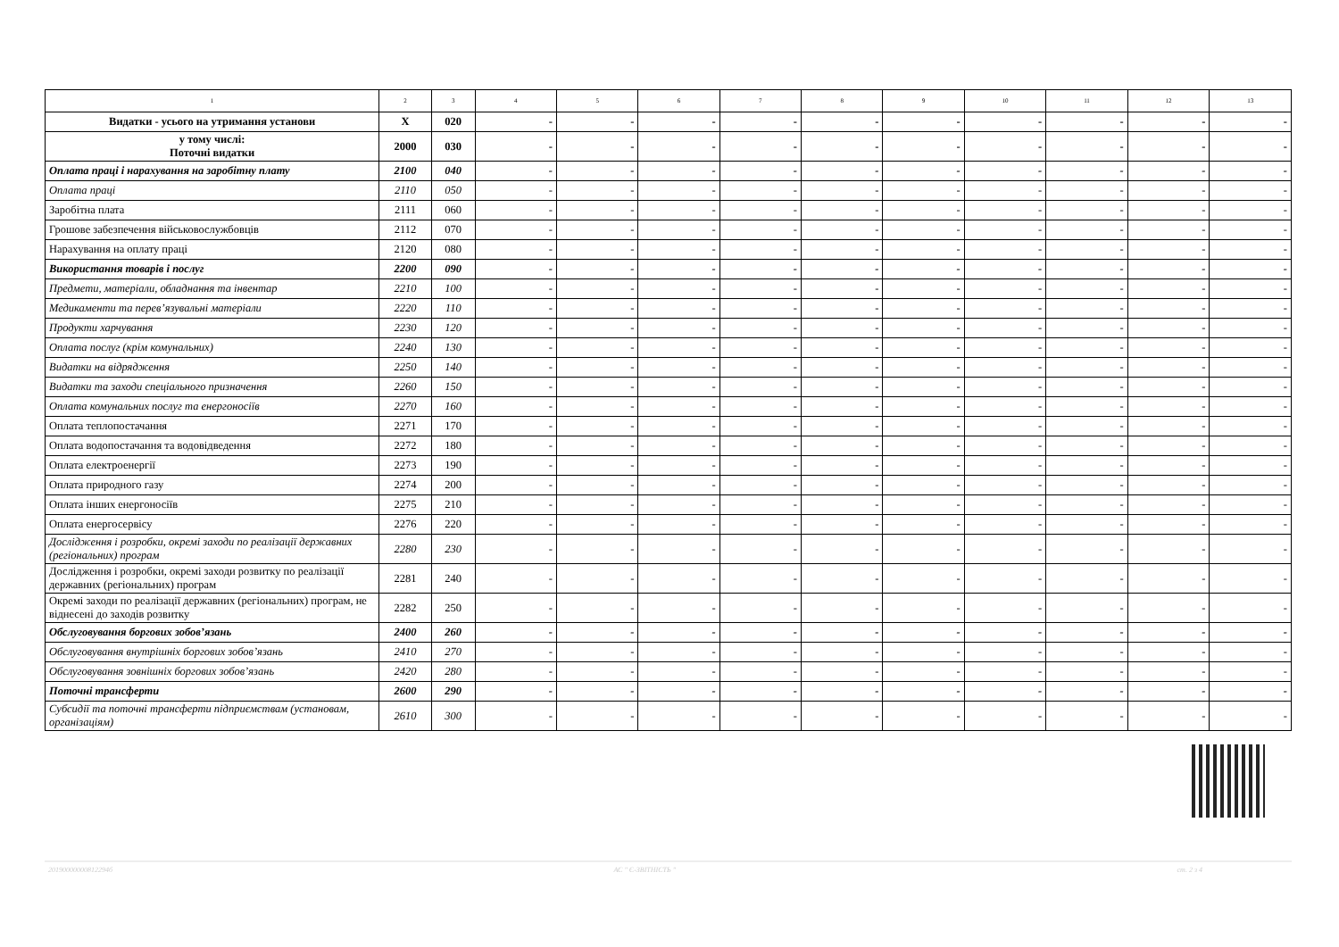| 1 | 2 | 3 | 4 | 5 | 6 | 7 | 8 | 9 | 10 | 11 | 12 | 13 |
| --- | --- | --- | --- | --- | --- | --- | --- | --- | --- | --- | --- | --- |
| Видатки - усього на утримання установи | X | 020 | - | - | - | - | - | - | - | - | - | - |
| у тому числі: Поточні видатки | 2000 | 030 | - | - | - | - | - | - | - | - | - | - |
| Оплата праці і нарахування на заробітну плату | 2100 | 040 | - | - | - | - | - | - | - | - | - | - |
| Оплата праці | 2110 | 050 | - | - | - | - | - | - | - | - | - | - |
| Заробітна плата | 2111 | 060 | - | - | - | - | - | - | - | - | - | - |
| Грошове забезпечення військовослужбовців | 2112 | 070 | - | - | - | - | - | - | - | - | - | - |
| Нарахування на оплату праці | 2120 | 080 | - | - | - | - | - | - | - | - | - | - |
| Використання товарів і послуг | 2200 | 090 | - | - | - | - | - | - | - | - | - | - |
| Предмети, матеріали, обладнання та інвентар | 2210 | 100 | - | - | - | - | - | - | - | - | - | - |
| Медикаменти та перев’язувальні матеріали | 2220 | 110 | - | - | - | - | - | - | - | - | - | - |
| Продукти харчування | 2230 | 120 | - | - | - | - | - | - | - | - | - | - |
| Оплата послуг (крім комунальних) | 2240 | 130 | - | - | - | - | - | - | - | - | - | - |
| Видатки на відрядження | 2250 | 140 | - | - | - | - | - | - | - | - | - | - |
| Видатки та заходи спеціального призначення | 2260 | 150 | - | - | - | - | - | - | - | - | - | - |
| Оплата комунальних послуг та енергоносіїв | 2270 | 160 | - | - | - | - | - | - | - | - | - | - |
| Оплата теплопостачання | 2271 | 170 | - | - | - | - | - | - | - | - | - | - |
| Оплата водопостачання та водовідведення | 2272 | 180 | - | - | - | - | - | - | - | - | - | - |
| Оплата електроенергії | 2273 | 190 | - | - | - | - | - | - | - | - | - | - |
| Оплата природного газу | 2274 | 200 | - | - | - | - | - | - | - | - | - | - |
| Оплата інших енергоносіїв | 2275 | 210 | - | - | - | - | - | - | - | - | - | - |
| Оплата енергосервісу | 2276 | 220 | - | - | - | - | - | - | - | - | - | - |
| Дослідження і розробки, окремі заходи по реалізації державних (регіональних) програм | 2280 | 230 | - | - | - | - | - | - | - | - | - | - |
| Дослідження і розробки, окремі заходи розвитку по реалізації державних (регіональних) програм | 2281 | 240 | - | - | - | - | - | - | - | - | - | - |
| Окремі заходи по реалізації державних (регіональних) програм, не віднесені до заходів розвитку | 2282 | 250 | - | - | - | - | - | - | - | - | - | - |
| Обслуговування боргових зобов’язань | 2400 | 260 | - | - | - | - | - | - | - | - | - | - |
| Обслуговування внутрішніх боргових зобов’язань | 2410 | 270 | - | - | - | - | - | - | - | - | - | - |
| Обслуговування зовнішніх боргових зобов’язань | 2420 | 280 | - | - | - | - | - | - | - | - | - | - |
| Поточні трансферти | 2600 | 290 | - | - | - | - | - | - | - | - | - | - |
| Субсидії та поточні трансферти підприємствам (установам, організаціям) | 2610 | 300 | - | - | - | - | - | - | - | - | - | - |
20190000000812294б АС " Є-ЗВІТНІСТЬ " ст. 2 з 4